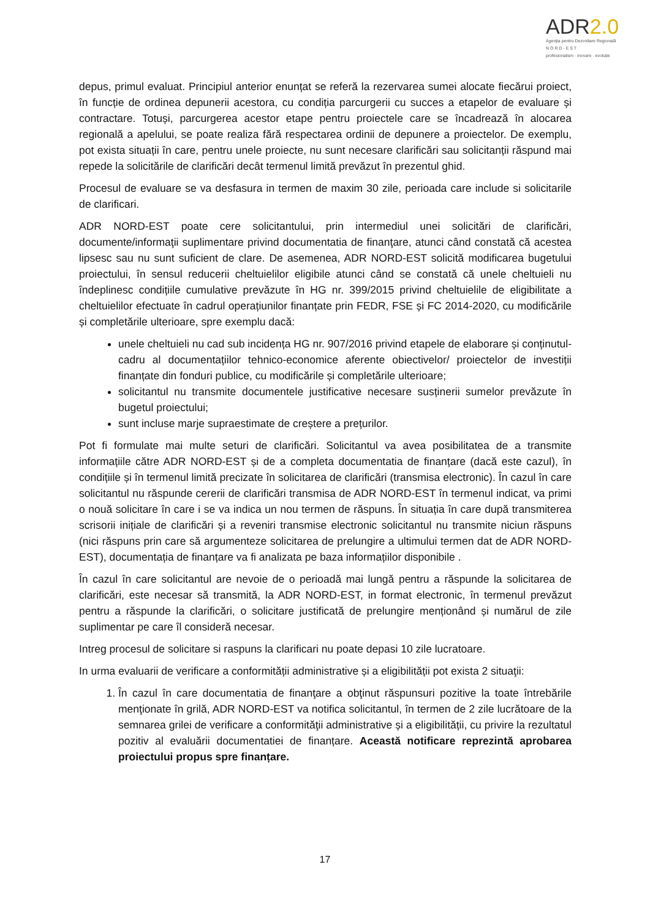ADR2.0
Agenția pentru Dezvoltare Regională
N O R D - E S T
profesionalism · inovare · evoluție
depus, primul evaluat. Principiul anterior enunțat se referă la rezervarea sumei alocate fiecărui proiect, în funcție de ordinea depunerii acestora, cu condiția parcurgerii cu succes a etapelor de evaluare și contractare. Totuși, parcurgerea acestor etape pentru proiectele care se încadrează în alocarea regională a apelului, se poate realiza fără respectarea ordinii de depunere a proiectelor. De exemplu, pot exista situații în care, pentru unele proiecte, nu sunt necesare clarificări sau solicitanții răspund mai repede la solicitările de clarificări decât termenul limită prevăzut în prezentul ghid.
Procesul de evaluare se va desfasura in termen de maxim 30 zile, perioada care include si solicitarile de clarificari.
ADR NORD-EST poate cere solicitantului, prin intermediul unei solicitări de clarificări, documente/informaţii suplimentare privind documentatia de finanţare, atunci când constată că acestea lipsesc sau nu sunt suficient de clare. De asemenea, ADR NORD-EST solicită modificarea bugetului proiectului, în sensul reducerii cheltuielilor eligibile atunci când se constată că unele cheltuieli nu îndeplinesc condițiile cumulative prevăzute în HG nr. 399/2015 privind cheltuielile de eligibilitate a cheltuielilor efectuate în cadrul operațiunilor finanțate prin FEDR, FSE și FC 2014-2020, cu modificările și completările ulterioare, spre exemplu dacă:
unele cheltuieli nu cad sub incidența HG nr. 907/2016 privind etapele de elaborare și conținutul-cadru al documentațiilor tehnico-economice aferente obiectivelor/ proiectelor de investiții finanțate din fonduri publice, cu modificările și completările ulterioare;
solicitantul nu transmite documentele justificative necesare susținerii sumelor prevăzute în bugetul proiectului;
sunt incluse marje supraestimate de creștere a prețurilor.
Pot fi formulate mai multe seturi de clarificări. Solicitantul va avea posibilitatea de a transmite informațiile către ADR NORD-EST și de a completa documentatia de finanțare (dacă este cazul), în condițiile și în termenul limită precizate în solicitarea de clarificări (transmisa electronic). În cazul în care solicitantul nu răspunde cererii de clarificări transmisa de ADR NORD-EST în termenul indicat, va primi o nouă solicitare în care i se va indica un nou termen de răspuns. În situația în care după transmiterea scrisorii inițiale de clarificări și a reveniri transmise electronic solicitantul nu transmite niciun răspuns (nici răspuns prin care să argumenteze solicitarea de prelungire a ultimului termen dat de ADR NORD-EST), documentația de finanțare va fi analizata pe baza informațiilor disponibile .
În cazul în care solicitantul are nevoie de o perioadă mai lungă pentru a răspunde la solicitarea de clarificări, este necesar să transmită, la ADR NORD-EST, in format electronic, în termenul prevăzut pentru a răspunde la clarificări, o solicitare justificată de prelungire menționând și numărul de zile suplimentar pe care îl consideră necesar.
Intreg procesul de solicitare si raspuns la clarificari nu poate depasi 10 zile lucratoare.
In urma evaluarii de verificare a conformității administrative și a eligibilității pot exista 2 situaţii:
1. În cazul în care documentatia de finanţare a obţinut răspunsuri pozitive la toate întrebările menţionate în grilă, ADR NORD-EST va notifica solicitantul, în termen de 2 zile lucrătoare de la semnarea grilei de verificare a conformităţii administrative și a eligibilității, cu privire la rezultatul pozitiv al evaluării documentatiei de finanțare. Această notificare reprezintă aprobarea proiectului propus spre finanțare.
17